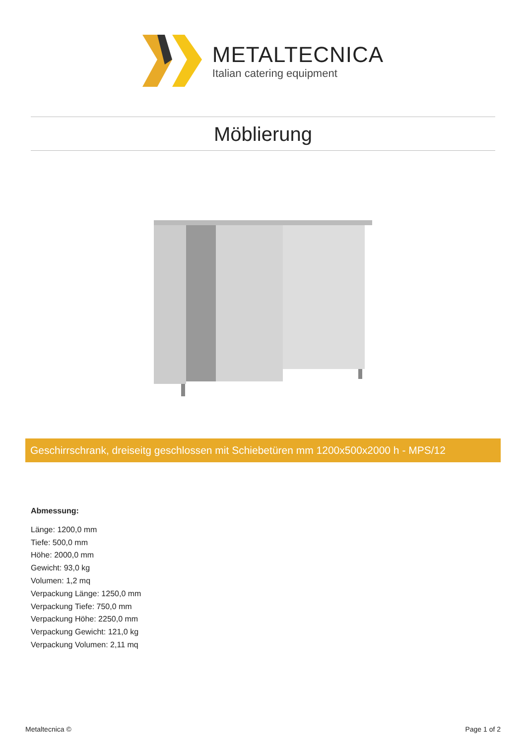METALTECNICA
Italian catering equipment
Möblierung
Geschirrschrank, dreiseitg geschlossen mit Schiebetüren mm 1200x500x2000 h - MPS/12
Abmessung:
Länge: 1200,0 mm
Tiefe: 500,0 mm
Höhe: 2000,0 mm
Gewicht: 93,0 kg
Volumen: 1,2 mq
Verpackung Länge: 1250,0 mm
Verpackung Tiefe: 750,0 mm
Verpackung Höhe: 2250,0 mm
Verpackung Gewicht: 121,0 kg
Verpackung Volumen: 2,11 mq
Metaltecnica © Page 1 of 2